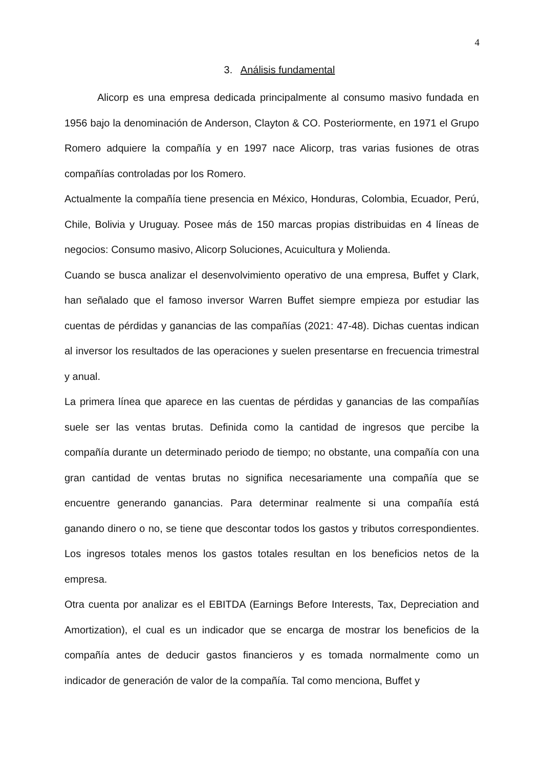4
3. Análisis fundamental
Alicorp es una empresa dedicada principalmente al consumo masivo fundada en 1956 bajo la denominación de Anderson, Clayton & CO. Posteriormente, en 1971 el Grupo Romero adquiere la compañía y en 1997 nace Alicorp, tras varias fusiones de otras compañías controladas por los Romero.
Actualmente la compañía tiene presencia en México, Honduras, Colombia, Ecuador, Perú, Chile, Bolivia y Uruguay. Posee más de 150 marcas propias distribuidas en 4 líneas de negocios: Consumo masivo, Alicorp Soluciones, Acuicultura y Molienda.
Cuando se busca analizar el desenvolvimiento operativo de una empresa, Buffet y Clark, han señalado que el famoso inversor Warren Buffet siempre empieza por estudiar las cuentas de pérdidas y ganancias de las compañías (2021: 47-48). Dichas cuentas indican al inversor los resultados de las operaciones y suelen presentarse en frecuencia trimestral y anual.
La primera línea que aparece en las cuentas de pérdidas y ganancias de las compañías suele ser las ventas brutas. Definida como la cantidad de ingresos que percibe la compañía durante un determinado periodo de tiempo; no obstante, una compañía con una gran cantidad de ventas brutas no significa necesariamente una compañía que se encuentre generando ganancias. Para determinar realmente si una compañía está ganando dinero o no, se tiene que descontar todos los gastos y tributos correspondientes. Los ingresos totales menos los gastos totales resultan en los beneficios netos de la empresa.
Otra cuenta por analizar es el EBITDA (Earnings Before Interests, Tax, Depreciation and Amortization), el cual es un indicador que se encarga de mostrar los beneficios de la compañía antes de deducir gastos financieros y es tomada normalmente como un indicador de generación de valor de la compañía. Tal como menciona, Buffet y